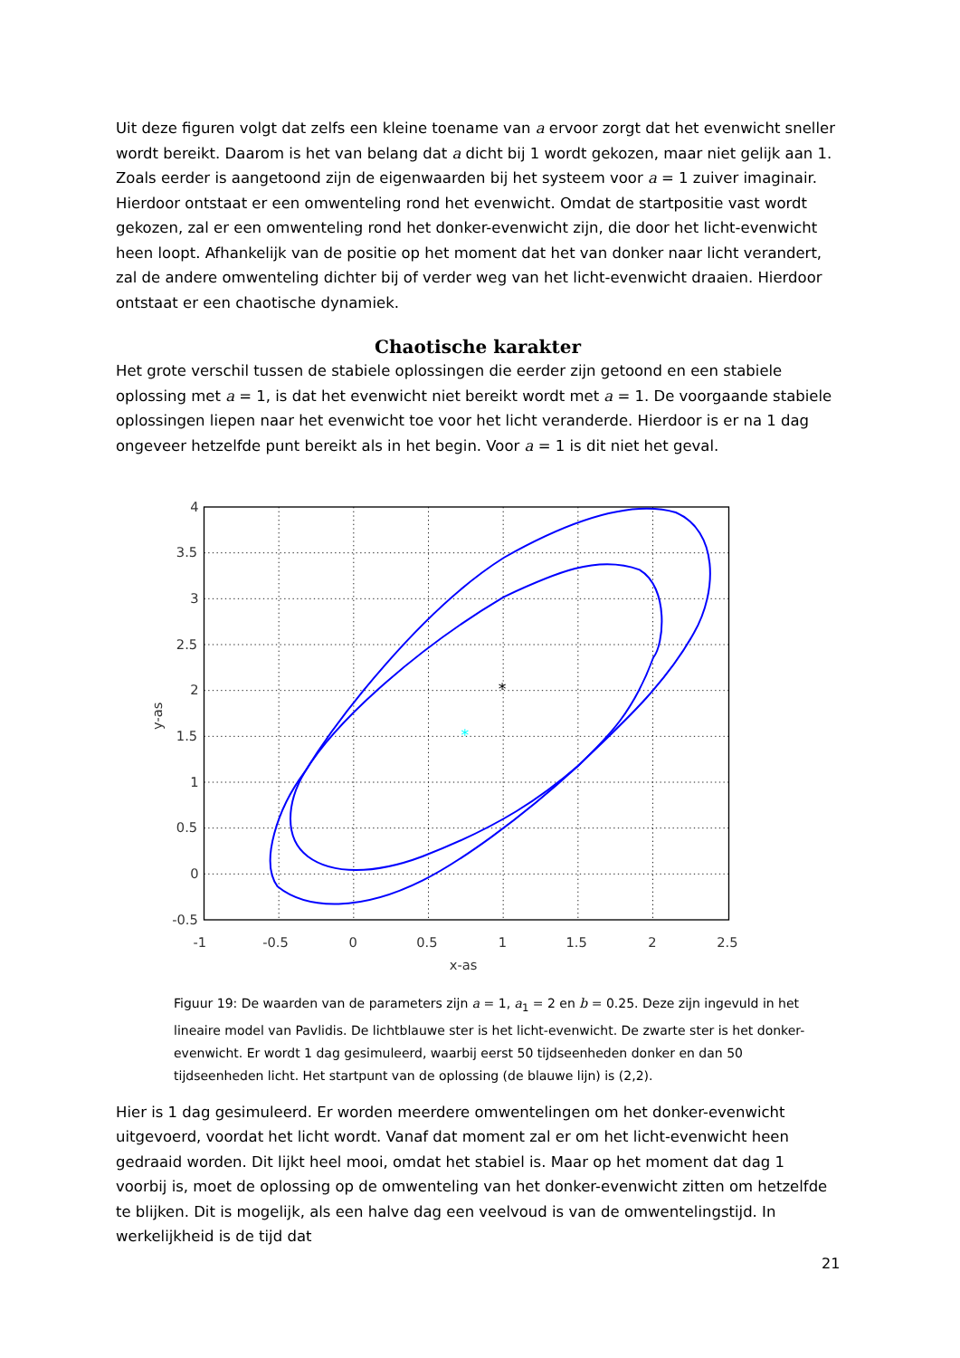Uit deze figuren volgt dat zelfs een kleine toename van a ervoor zorgt dat het evenwicht sneller wordt bereikt. Daarom is het van belang dat a dicht bij 1 wordt gekozen, maar niet gelijk aan 1. Zoals eerder is aangetoond zijn de eigenwaarden bij het systeem voor a = 1 zuiver imaginair. Hierdoor ontstaat er een omwenteling rond het evenwicht. Omdat de startpositie vast wordt gekozen, zal er een omwenteling rond het donker-evenwicht zijn, die door het licht-evenwicht heen loopt. Afhankelijk van de positie op het moment dat het van donker naar licht verandert, zal de andere omwenteling dichter bij of verder weg van het licht-evenwicht draaien. Hierdoor ontstaat er een chaotische dynamiek.
Chaotische karakter
Het grote verschil tussen de stabiele oplossingen die eerder zijn getoond en een stabiele oplossing met a = 1, is dat het evenwicht niet bereikt wordt met a = 1. De voorgaande stabiele oplossingen liepen naar het evenwicht toe voor het licht veranderde. Hierdoor is er na 1 dag ongeveer hetzelfde punt bereikt als in het begin. Voor a = 1 is dit niet het geval.
*
*
-1
-0.5
0
0.5
1
1.5
2
2.5
4
3.5
3
2.5
2
1.5
1
0.5
0
-0.5
x-as
y-as
Figuur 19: De waarden van de parameters zijn a = 1, a<sub>1</sub> = 2 en b = 0.25. Deze zijn ingevuld in het lineaire model van Pavlidis. De lichtblauwe ster is het licht-evenwicht. De zwarte ster is het donker-evenwicht. Er wordt 1 dag gesimuleerd, waarbij eerst 50 tijdseenheden donker en dan 50 tijdseenheden licht. Het startpunt van de oplossing (de blauwe lijn) is (2,2).
Hier is 1 dag gesimuleerd. Er worden meerdere omwentelingen om het donker-evenwicht uitgevoerd, voordat het licht wordt. Vanaf dat moment zal er om het licht-evenwicht heen gedraaid worden. Dit lijkt heel mooi, omdat het stabiel is. Maar op het moment dat dag 1 voorbij is, moet de oplossing op de omwenteling van het donker-evenwicht zitten om hetzelfde te blijken. Dit is mogelijk, als een halve dag een veelvoud is van de omwentelingstijd. In werkelijkheid is de tijd dat
21